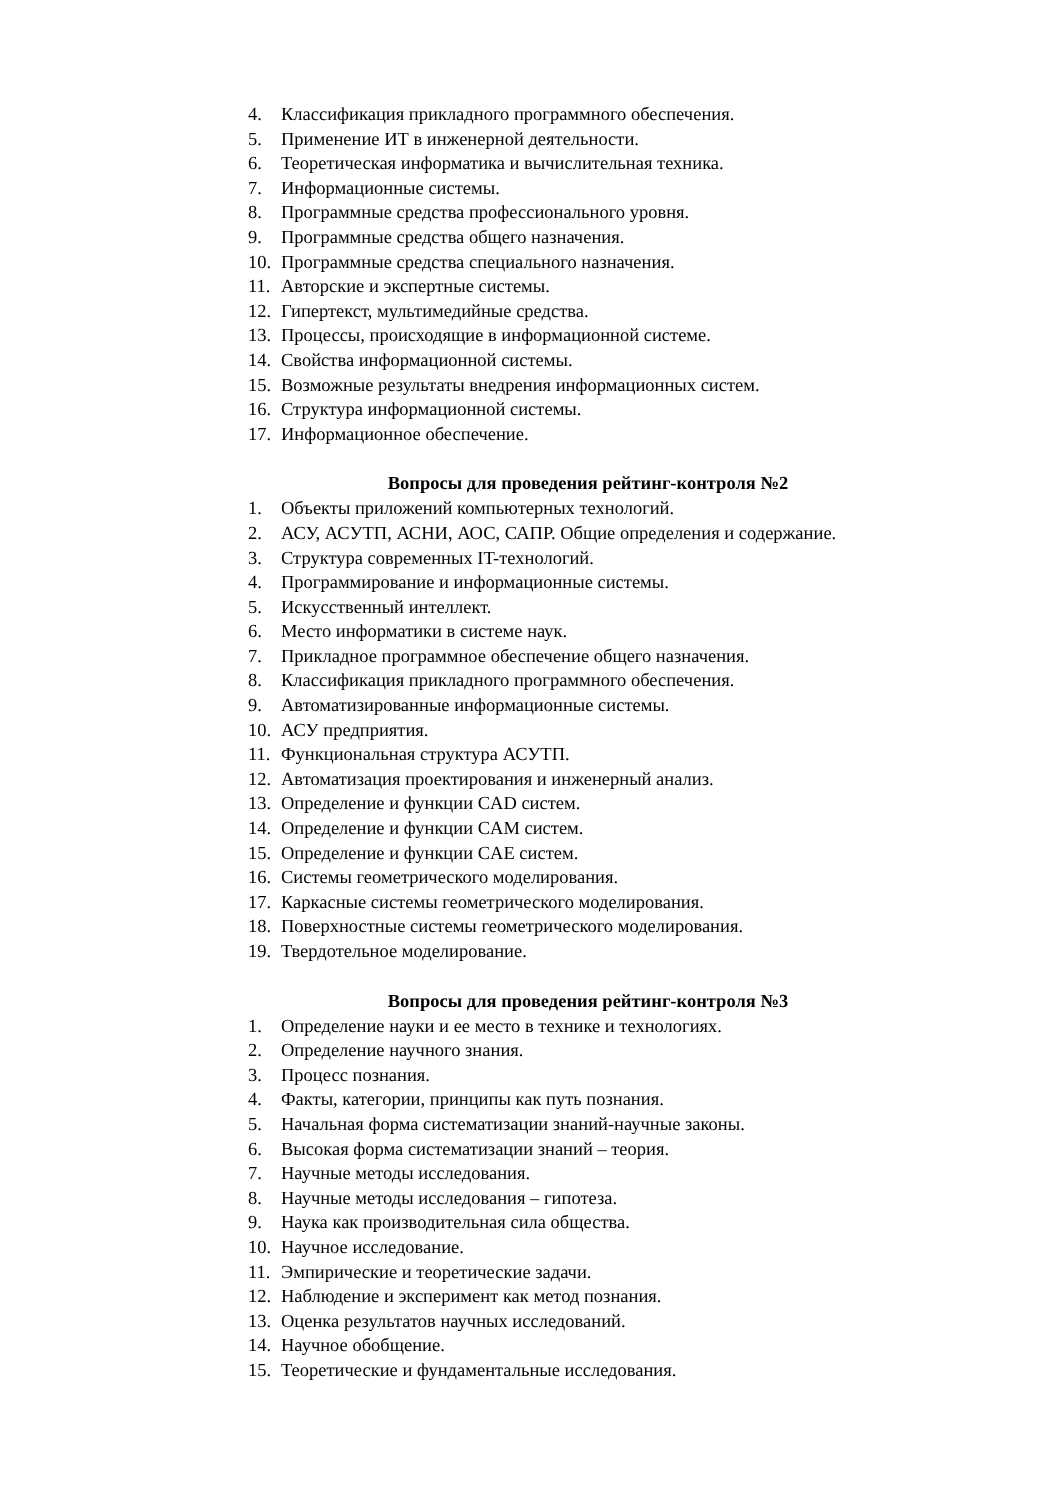4. Классификация прикладного программного обеспечения.
5. Применение ИТ в инженерной деятельности.
6. Теоретическая информатика и вычислительная техника.
7. Информационные системы.
8. Программные средства профессионального уровня.
9. Программные средства общего назначения.
10. Программные средства специального назначения.
11. Авторские и экспертные системы.
12. Гипертекст, мультимедийные средства.
13. Процессы, происходящие в информационной системе.
14. Свойства информационной системы.
15. Возможные результаты внедрения информационных систем.
16. Структура информационной системы.
17. Информационное обеспечение.
Вопросы для проведения рейтинг-контроля №2
1. Объекты приложений компьютерных технологий.
2. АСУ, АСУТП, АСНИ, АОС, САПР. Общие определения и содержание.
3. Структура современных IT-технологий.
4. Программирование и информационные системы.
5. Искусственный интеллект.
6. Место информатики в системе наук.
7. Прикладное программное обеспечение общего назначения.
8. Классификация прикладного программного обеспечения.
9. Автоматизированные информационные системы.
10. АСУ предприятия.
11. Функциональная структура АСУТП.
12. Автоматизация проектирования и инженерный анализ.
13. Определение и функции CAD систем.
14. Определение и функции CAM систем.
15. Определение и функции CAE систем.
16. Системы геометрического моделирования.
17. Каркасные системы геометрического моделирования.
18. Поверхностные системы геометрического моделирования.
19. Твердотельное моделирование.
Вопросы для проведения рейтинг-контроля №3
1. Определение науки и ее место в технике и технологиях.
2. Определение научного знания.
3. Процесс познания.
4. Факты, категории, принципы как путь познания.
5. Начальная форма систематизации знаний-научные законы.
6. Высокая форма систематизации знаний – теория.
7. Научные методы исследования.
8. Научные методы исследования – гипотеза.
9. Наука как производительная сила общества.
10. Научное исследование.
11. Эмпирические и теоретические задачи.
12. Наблюдение и эксперимент как метод познания.
13. Оценка результатов научных исследований.
14. Научное обобщение.
15. Теоретические и фундаментальные исследования.